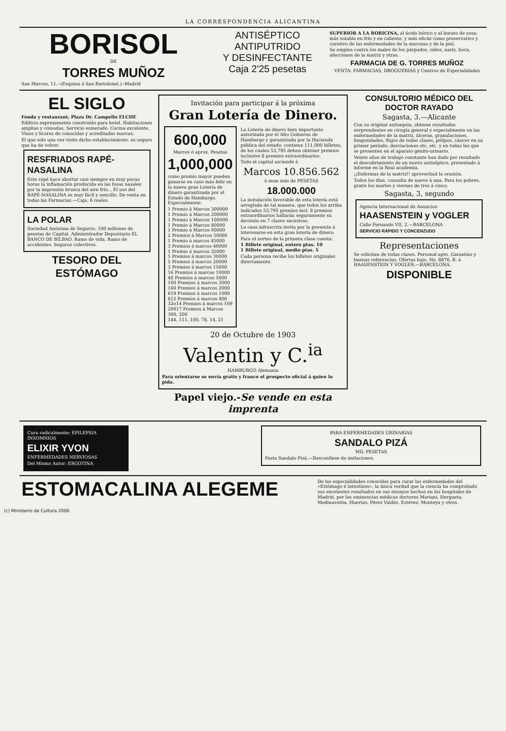LA CORRESPONDENCIA ALICANTINA
BORISOL
DE
TORRES MUÑOZ
San Marcos, 11.--(Esquina á San Bartolomé.)--Madrid
ANTISÉPTICO
ANTIPUTRIDO
Y DESINFECTANTE
Caja 2'25 pesetas
SUPERIOR A LA BORICINA, al ácido bórico y al borato de sosa; más soluble en frío y en caliente, y más eficáz como preservativo y curativo de las enfermedades de la mucosas y de la piel.
Se emplea contra los males de los párpados, oídos, nariz, boca, afecciones de la matriz y otras.
FARMACIA DE G. TORRES MUÑOZ
VENTA: FARMACIAS, DROGUERIAS y Centros de Especialidades
EL SIGLO
Fonda y restaurant, Plaza Dr. Campello ELCHE
Edificio expresamente construido para hotel. Habitaciones amplias y cómodas. Servicio esmerado. Cocina excelente. Vinos y licores de conocidas y acreditadas marcas.
El que solo una vez visite dicho establecimiento, es seguro que ha de volver.
RESFRIADOS RAPÉ-NASALINA
Este rapé hace abortar casi siempre en muy pocas horas la inflamación producida en las fosas nasales por la impresión brusca del aire frío... El uso del RAPÉ-NASALINA es muy fácil y sencillo. De venta en todas las Farmacias.—Caja, 6 reales.
LA POLAR
Sociedad Anónima de Seguros. 100 millones de pesetas de Capital. Administrador Depositario EL BANCO DE BILBAO. Ramo de vida. Ramo de accidentes. Seguros colectivos.
TESORO DEL ESTÓMAGO
Invitación para participar á la próxima
Gran Lotería de Dinero.
600,000
Marcos ó aprox. Pesetas
1,000,000
como premio mayor pueden ganarse en caso más feliz en la nueva gran Lotería de dinero garantizada por el Estado de Hamburgo. Especialmente:
1 Premio á Marcos 300000
1 Premio á Marcos 200000
1 Premio á Marcos 100000
1 Premio á Marcos 80000
1 Premio á Marcos 60000
2 Premios á Marcos 50000
1 Premio á marcos 45000
3 Premios á marcos 40000
1 Premio á marcos 35000
5 Premios á marcos 30000
5 Premios á marcos 20000
3 Premios á marcos 15000
16 Premios á marcos 10000
40 Premios á marcos 5000
100 Premios á marcos 3000
160 Premios á marcos 2000
619 Premios á marcos 1000
812 Premios á marcos 400
32o14 Premios á marcos 169
20017 Premios á Marcos 300, 200
144, 111, 100, 78, 14, 21
La Lotería de dinero bien importante autorizada por el Alto Gobierno de Hamburgo y garantizada por la Hacienda pública del estado, contiene 111,000 billetes, de los cuales 53,795 deben obtener premios inclusive 8 premios extraordinarios.
Todo el capital asciende á
Marcos 10.856.562
ó sean más de PESETAS
18.000.000
La instalación favorable de esta lotería está arreglada de tal manera, que todos los arriba indicados 53,795 premios incl. 8 premios extraordinarios hallarán seguramente su decisión en 7 clases sucesivas.
La casa infrascrita invita por la presente á interesarse en esta gran lotería de dinero.
Para el sorteo de la primera clase cuesta:
1 Billete original, entero ptas. 10
1 Billete original, medio ptas. 5
Cada persona recibe los billetes originales directamente.
20 de Octubre de 1903
Valentin y C.<sup>ia</sup>
HAMBURGO Alemania
Para orientarse se envía gratis y franco el prospecto oficial á quien lo pida.
Papel viejo.-Se vende en esta imprenta
CONSULTORIO MÉDICO DEL DOCTOR RAYADO
Sagasta, 3.—Alicante
Con su original antisepsia, obtiene resultados sorprendentes en cirugía general y especialmente en las enfermedades de la matriz, úlceras, granulaciones, fongosidades, flujos de todas clases, pólipos, cáncer en su primer período, desviaciones etc. etc. y en todas las que se presenten en el aparato génito-urinario.
Veinte años de trabajo constante han dado por resultado el descubrimiento de un nuevo antiséptico, presentado á informe en la Real academia.
¡¡Enfermas de la matriz!! aprovechad la ocasión.
Todos los días, consulta de nueve á una. Para los pobres, gratis los martes y viernes de tres á cinco.
Sagasta, 3, segundo
Agencia Internacional de Anuncios
HAASENSTEIN y VOGLER
Calle Fernando VII, 2.—BARCELONA
SERVICIO RÁPIDO Y CONCENZUDO
Representaciones
Se solicitan de todas clases. Personal apto. Garantías y buenas referencias. Ofertas bajo, Ho. 8876, B. á HAASENSTEIN Y VOGLER.—BARCELONA.
DISPONIBLE
Cura radicalmente: EPILEPSIA INSOMNIOS
ELIXIR YVON
ENFERMEDADES NERVIOSAS
Del Mismo Autor: ERGOTINA
PARA ENFERMEDADES URINARIAS
SANDALO PIZÁ
MIL PESETAS
Pasta Sandalo Pizá.—Desconfíese de imitaciones.
ESTOMACALINA ALEGEME
De las especialidades conocidas para curar las enfermedades del «Estómago é intestinos», la única verdad que la ciencia ha comprobado sus excelentes resultados en sus ensayos hechos en los hospitales de Madrid, por las eminencias médicas doctores Mariani, Hergueta, Medinaveitia, Huertas, Pérez Valdés, Estévez, Monteya y otros.
(c) Ministerio de Cultura 2006